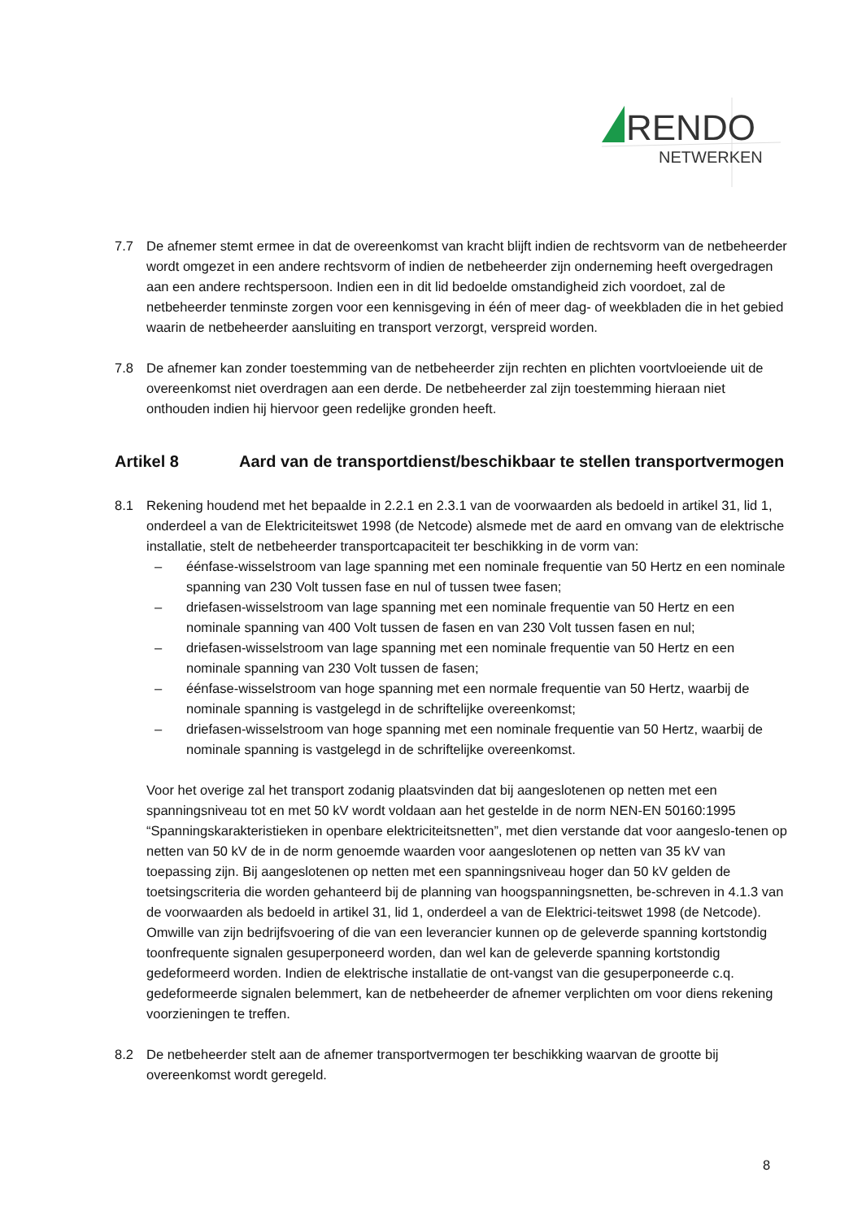RENDO
NETWERKEN
7.7 De afnemer stemt ermee in dat de overeenkomst van kracht blijft indien de rechtsvorm van de netbeheerder wordt omgezet in een andere rechtsvorm of indien de netbeheerder zijn onderneming heeft overgedragen aan een andere rechtspersoon. Indien een in dit lid bedoelde omstandigheid zich voordoet, zal de netbeheerder tenminste zorgen voor een kennisgeving in één of meer dag- of weekbladen die in het gebied waarin de netbeheerder aansluiting en transport verzorgt, verspreid worden.
7.8 De afnemer kan zonder toestemming van de netbeheerder zijn rechten en plichten voortvloeiende uit de overeenkomst niet overdragen aan een derde. De netbeheerder zal zijn toestemming hieraan niet onthouden indien hij hiervoor geen redelijke gronden heeft.
Artikel 8 Aard van de transportdienst/beschikbaar te stellen transportvermogen
8.1 Rekening houdend met het bepaalde in 2.2.1 en 2.3.1 van de voorwaarden als bedoeld in artikel 31, lid 1, onderdeel a van de Elektriciteitswet 1998 (de Netcode) alsmede met de aard en omvang van de elektrische installatie, stelt de netbeheerder transportcapaciteit ter beschikking in de vorm van:
– éénfase-wisselstroom van lage spanning met een nominale frequentie van 50 Hertz en een nominale spanning van 230 Volt tussen fase en nul of tussen twee fasen;
– driefasen-wisselstroom van lage spanning met een nominale frequentie van 50 Hertz en een nominale spanning van 400 Volt tussen de fasen en van 230 Volt tussen fasen en nul;
– driefasen-wisselstroom van lage spanning met een nominale frequentie van 50 Hertz en een nominale spanning van 230 Volt tussen de fasen;
– éénfase-wisselstroom van hoge spanning met een normale frequentie van 50 Hertz, waarbij de nominale spanning is vastgelegd in de schriftelijke overeenkomst;
– driefasen-wisselstroom van hoge spanning met een nominale frequentie van 50 Hertz, waarbij de nominale spanning is vastgelegd in de schriftelijke overeenkomst.
Voor het overige zal het transport zodanig plaatsvinden dat bij aangeslotenen op netten met een spanningsniveau tot en met 50 kV wordt voldaan aan het gestelde in de norm NEN-EN 50160:1995 “Spanningskarakteristieken in openbare elektriciteitsnetten”, met dien verstande dat voor aangeslo-tenen op netten van 50 kV de in de norm genoemde waarden voor aangeslotenen op netten van 35 kV van toepassing zijn. Bij aangeslotenen op netten met een spanningsniveau hoger dan 50 kV gelden de toetsingscriteria die worden gehanteerd bij de planning van hoogspanningsnetten, be-schreven in 4.1.3 van de voorwaarden als bedoeld in artikel 31, lid 1, onderdeel a van de Elektrici-teitswet 1998 (de Netcode). Omwille van zijn bedrijfsvoering of die van een leverancier kunnen op de geleverde spanning kortstondig toonfrequente signalen gesuperponeerd worden, dan wel kan de geleverde spanning kortstondig gedeformeerd worden. Indien de elektrische installatie de ont-vangst van die gesuperponeerde c.q. gedeformeerde signalen belemmert, kan de netbeheerder de afnemer verplichten om voor diens rekening voorzieningen te treffen.
8.2 De netbeheerder stelt aan de afnemer transportvermogen ter beschikking waarvan de grootte bij overeenkomst wordt geregeld.
8